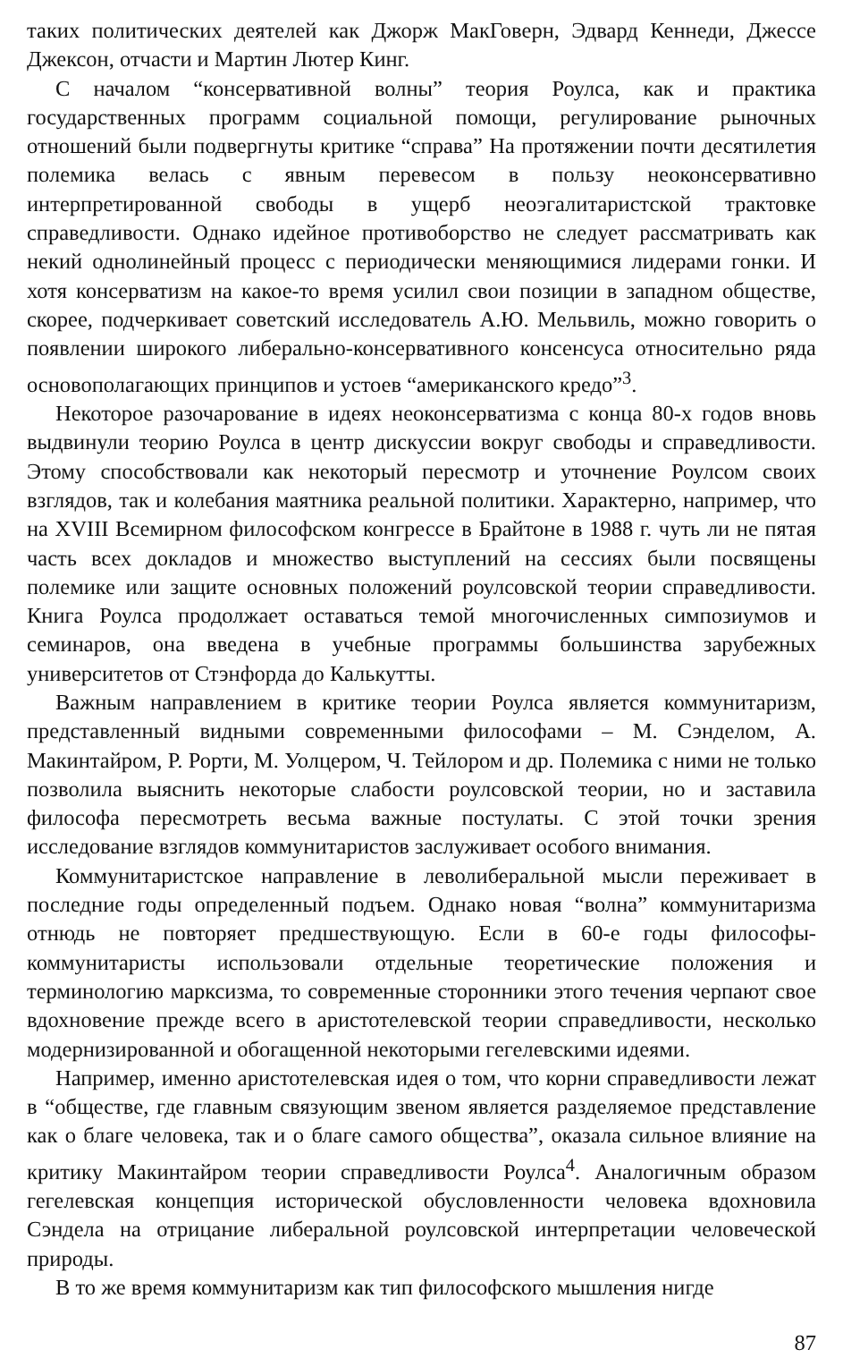таких политических деятелей как Джорж МакГоверн, Эдвард Кеннеди, Джессе Джексон, отчасти и Мартин Лютер Кинг.
С началом “консервативной волны” теория Роулса, как и практика государственных программ социальной помощи, регулирование рыночных отношений были подвергнуты критике “справа” На протяжении почти десятилетия полемика велась с явным перевесом в пользу неоконсервативно интерпретированной свободы в ущерб неоэгалитаристской трактовке справедливости. Однако идейное противоборство не следует рассматривать как некий однолинейный процесс с периодически меняющимися лидерами гонки. И хотя консерватизм на какое-то время усилил свои позиции в западном обществе, скорее, подчеркивает советский исследователь А.Ю. Мельвиль, можно говорить о появлении широкого либерально-консервативного консенсуса относительно ряда основополагающих принципов и устоев “американского кредо”<sup>3</sup>.
Некоторое разочарование в идеях неоконсерватизма с конца 80-х годов вновь выдвинули теорию Роулса в центр дискуссии вокруг свободы и справедливости. Этому способствовали как некоторый пересмотр и уточнение Роулсом своих взглядов, так и колебания маятника реальной политики. Характерно, например, что на XVIII Всемирном философском конгрессе в Брайтоне в 1988 г. чуть ли не пятая часть всех докладов и множество выступлений на сессиях были посвящены полемике или защите основных положений роулсовской теории справедливости. Книга Роулса продолжает оставаться темой многочисленных симпозиумов и семинаров, она введена в учебные программы большинства зарубежных университетов от Стэнфорда до Калькутты.
Важным направлением в критике теории Роулса является коммунитаризм, представленный видными современными философами – М. Сэнделом, А. Макинтайром, Р. Рорти, М. Уолцером, Ч. Тейлором и др. Полемика с ними не только позволила выяснить некоторые слабости роулсовской теории, но и заставила философа пересмотреть весьма важные постулаты. С этой точки зрения исследование взглядов коммунитаристов заслуживает особого внимания.
Коммунитаристское направление в леволиберальной мысли переживает в последние годы определенный подъем. Однако новая “волна” коммунитаризма отнюдь не повторяет предшествующую. Если в 60-е годы философы-коммунитаристы использовали отдельные теоретические положения и терминологию марксизма, то современные сторонники этого течения черпают свое вдохновение прежде всего в аристотелевской теории справедливости, несколько модернизированной и обогащенной некоторыми гегелевскими идеями.
Например, именно аристотелевская идея о том, что корни справедливости лежат в “обществе, где главным связующим звеном является разделяемое представление как о благе человека, так и о благе самого общества”, оказала сильное влияние на критику Макинтайром теории справедливости Роулса<sup>4</sup>. Аналогичным образом гегелевская концепция исторической обусловленности человека вдохновила Сэндела на отрицание либеральной роулсовской интерпретации человеческой природы.
В то же время коммунитаризм как тип философского мышления нигде
87